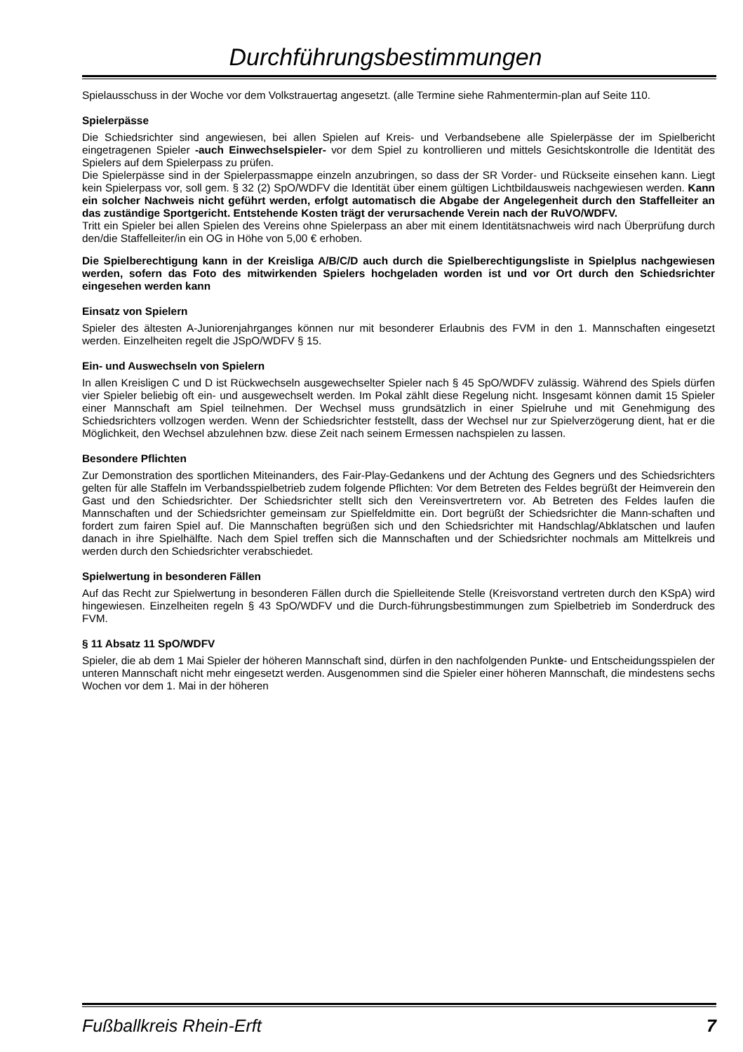Durchführungsbestimmungen
Spielausschuss in der Woche vor dem Volkstrauertag angesetzt. (alle Termine siehe Rahmentermin-plan auf Seite 110.
Spielerpässe
Die Schiedsrichter sind angewiesen, bei allen Spielen auf Kreis- und Verbandsebene alle Spielerpässe der im Spielbericht eingetragenen Spieler -auch Einwechselspieler- vor dem Spiel zu kontrollieren und mittels Gesichtskontrolle die Identität des Spielers auf dem Spielerpass zu prüfen.
Die Spielerpässe sind in der Spielerpassmappe einzeln anzubringen, so dass der SR Vorder- und Rückseite einsehen kann. Liegt kein Spielerpass vor, soll gem. § 32 (2) SpO/WDFV die Identität über einem gültigen Lichtbildausweis nachgewiesen werden. Kann ein solcher Nachweis nicht geführt werden, erfolgt automatisch die Abgabe der Angelegenheit durch den Staffelleiter an das zuständige Sportgericht. Entstehende Kosten trägt der verursachende Verein nach der RuVO/WDFV.
Tritt ein Spieler bei allen Spielen des Vereins ohne Spielerpass an aber mit einem Identitätsnachweis wird nach Überprüfung durch den/die Staffelleiter/in ein OG in Höhe von 5,00 € erhoben.
Die Spielberechtigung kann in der Kreisliga A/B/C/D auch durch die Spielberechtigungsliste in Spielplus nachgewiesen werden, sofern das Foto des mitwirkenden Spielers hochgeladen worden ist und vor Ort durch den Schiedsrichter eingesehen werden kann
Einsatz von Spielern
Spieler des ältesten A-Juniorenjahrganges können nur mit besonderer Erlaubnis des FVM in den 1. Mannschaften eingesetzt werden. Einzelheiten regelt die JSpO/WDFV § 15.
Ein- und Auswechseln von Spielern
In allen Kreisligen C und D ist Rückwechseln ausgewechselter Spieler nach § 45 SpO/WDFV zulässig. Während des Spiels dürfen vier Spieler beliebig oft ein- und ausgewechselt werden. Im Pokal zählt diese Regelung nicht. Insgesamt können damit 15 Spieler einer Mannschaft am Spiel teilnehmen. Der Wechsel muss grundsätzlich in einer Spielruhe und mit Genehmigung des Schiedsrichters vollzogen werden. Wenn der Schiedsrichter feststellt, dass der Wechsel nur zur Spielverzögerung dient, hat er die Möglichkeit, den Wechsel abzulehnen bzw. diese Zeit nach seinem Ermessen nachspielen zu lassen.
Besondere Pflichten
Zur Demonstration des sportlichen Miteinanders, des Fair-Play-Gedankens und der Achtung des Gegners und des Schiedsrichters gelten für alle Staffeln im Verbandsspielbetrieb zudem folgende Pflichten: Vor dem Betreten des Feldes begrüßt der Heimverein den Gast und den Schiedsrichter. Der Schiedsrichter stellt sich den Vereinsvertretern vor. Ab Betreten des Feldes laufen die Mannschaften und der Schiedsrichter gemeinsam zur Spielfeldmitte ein. Dort begrüßt der Schiedsrichter die Mann-schaften und fordert zum fairen Spiel auf. Die Mannschaften begrüßen sich und den Schiedsrichter mit Handschlag/Abklatschen und laufen danach in ihre Spielhälfte. Nach dem Spiel treffen sich die Mannschaften und der Schiedsrichter nochmals am Mittelkreis und werden durch den Schiedsrichter verabschiedet.
Spielwertung in besonderen Fällen
Auf das Recht zur Spielwertung in besonderen Fällen durch die Spielleitende Stelle (Kreisvorstand vertreten durch den KSpA) wird hingewiesen. Einzelheiten regeln § 43 SpO/WDFV und die Durch-führungsbestimmungen zum Spielbetrieb im Sonderdruck des FVM.
§ 11 Absatz 11 SpO/WDFV
Spieler, die ab dem 1 Mai Spieler der höheren Mannschaft sind, dürfen in den nachfolgenden Punkte- und Entscheidungsspielen der unteren Mannschaft nicht mehr eingesetzt werden. Ausgenommen sind die Spieler einer höheren Mannschaft, die mindestens sechs Wochen vor dem 1. Mai in der höheren
Fußballkreis Rhein-Erft 7